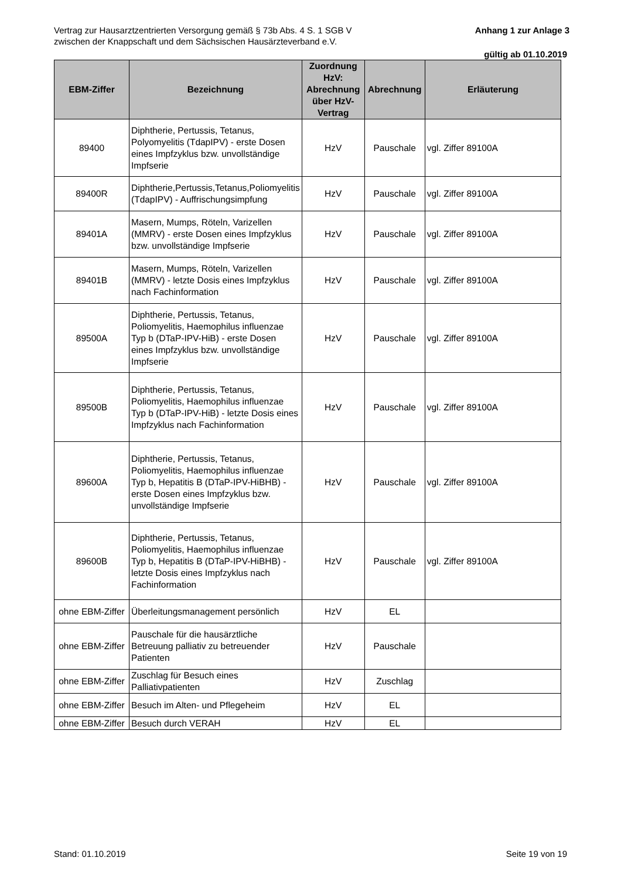Anhang 1 zur Anlage 3 Vertrag zur Hausarztzentrierten Versorgung gemäß § 73b Abs. 4 S. 1 SGB V
zwischen der Knappschaft und dem Sächsischen Hausärzteverband e.V.
gültig ab 01.10.2019
| EBM-Ziffer | Bezeichnung | Zuordnung HzV: Abrechnung über HzV-Vertrag | Abrechnung | Erläuterung |
| --- | --- | --- | --- | --- |
| 89400 | Diphtherie, Pertussis, Tetanus, Polyomyelitis (TdapIPV) - erste Dosen eines Impfzyklus bzw. unvollständige Impfserie | HzV | Pauschale | vgl. Ziffer 89100A |
| 89400R | Diphtherie,Pertussis,Tetanus,Poliomyelitis (TdapIPV) - Auffrischungsimpfung | HzV | Pauschale | vgl. Ziffer 89100A |
| 89401A | Masern, Mumps, Röteln, Varizellen (MMRV) - erste Dosen eines Impfzyklus bzw. unvollständige Impfserie | HzV | Pauschale | vgl. Ziffer 89100A |
| 89401B | Masern, Mumps, Röteln, Varizellen (MMRV) - letzte Dosis eines Impfzyklus nach Fachinformation | HzV | Pauschale | vgl. Ziffer 89100A |
| 89500A | Diphtherie, Pertussis, Tetanus, Poliomyelitis, Haemophilus influenzae Typ b (DTaP-IPV-HiB) - erste Dosen eines Impfzyklus bzw. unvollständige Impfserie | HzV | Pauschale | vgl. Ziffer 89100A |
| 89500B | Diphtherie, Pertussis, Tetanus, Poliomyelitis, Haemophilus influenzae Typ b (DTaP-IPV-HiB) - letzte Dosis eines Impfzyklus nach Fachinformation | HzV | Pauschale | vgl. Ziffer 89100A |
| 89600A | Diphtherie, Pertussis, Tetanus, Poliomyelitis, Haemophilus influenzae Typ b, Hepatitis B (DTaP-IPV-HiBHB) - erste Dosen eines Impfzyklus bzw. unvollständige Impfserie | HzV | Pauschale | vgl. Ziffer 89100A |
| 89600B | Diphtherie, Pertussis, Tetanus, Poliomyelitis, Haemophilus influenzae Typ b, Hepatitis B (DTaP-IPV-HiBHB) - letzte Dosis eines Impfzyklus nach Fachinformation | HzV | Pauschale | vgl. Ziffer 89100A |
| ohne EBM-Ziffer | Überleitungsmanagement persönlich | HzV | EL | |
| ohne EBM-Ziffer | Pauschale für die hausärztliche Betreuung palliativ zu betreuender Patienten | HzV | Pauschale | |
| ohne EBM-Ziffer | Zuschlag für Besuch eines Palliativpatienten | HzV | Zuschlag | |
| ohne EBM-Ziffer | Besuch im Alten- und Pflegeheim | HzV | EL | |
| ohne EBM-Ziffer | Besuch durch VERAH | HzV | EL | |
Stand: 01.10.2019 Seite 19 von 19